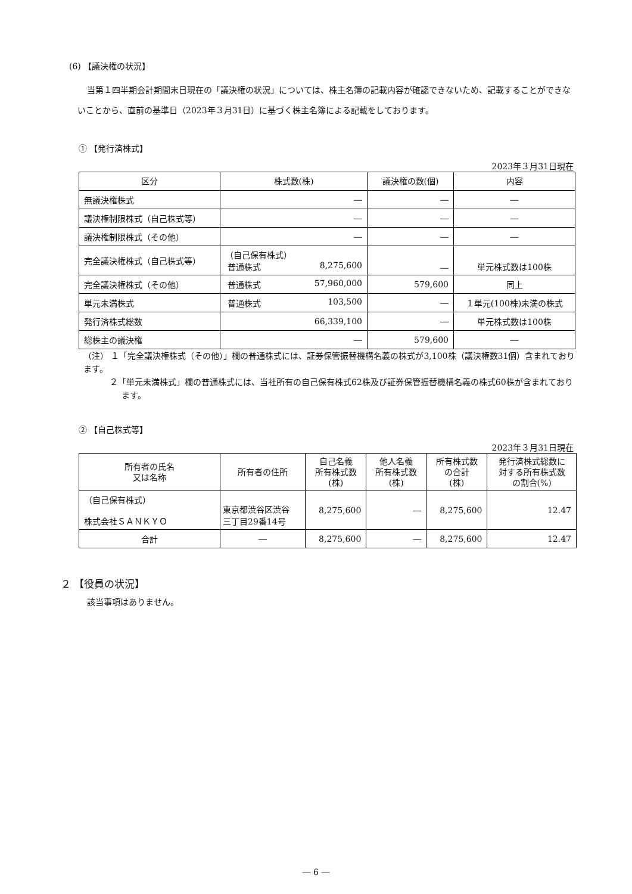(6) 【議決権の状況】
当第１四半期会計期間末日現在の「議決権の状況」については、株主名簿の記載内容が確認できないため、記載することができないことから、直前の基準日（2023年３月31日）に基づく株主名簿による記載をしております。
① 【発行済株式】
2023年３月31日現在
| 区分 | 株式数(株) | 議決権の数(個) | 内容 |
| --- | --- | --- | --- |
| 無議決権株式 | ― | ― | ― |
| 議決権制限株式（自己株式等） | ― | ― | ― |
| 議決権制限株式（その他） | ― | ― | ― |
| 完全議決権株式（自己株式等） | （自己保有株式） 普通株式 8,275,600 | ― | 単元株式数は100株 |
| 完全議決権株式（その他） | 普通株式 57,960,000 | 579,600 | 同上 |
| 単元未満株式 | 普通株式 103,500 | ― | １単元(100株)未満の株式 |
| 発行済株式総数 | 66,339,100 | ― | 単元株式数は100株 |
| 総株主の議決権 | ― | 579,600 | ― |
（注） １「完全議決権株式（その他）」欄の普通株式には、証券保管振替機構名義の株式が3,100株（議決権数31個）含まれております。
２「単元未満株式」欄の普通株式には、当社所有の自己保有株式62株及び証券保管振替機構名義の株式60株が含まれております。
② 【自己株式等】
2023年３月31日現在
| 所有者の氏名 又は名称 | 所有者の住所 | 自己名義 所有株式数 (株) | 他人名義 所有株式数 (株) | 所有株式数 の合計 (株) | 発行済株式総数に 対する所有株式数 の割合(%) |
| --- | --- | --- | --- | --- | --- |
| （自己保有株式） 株式会社ＳＡＮＫＹＯ | 東京都渋谷区渋谷 三丁目29番14号 | 8,275,600 | ― | 8,275,600 | 12.47 |
| 合計 | ― | 8,275,600 | ― | 8,275,600 | 12.47 |
２ 【役員の状況】
該当事項はありません。
― 6 ―